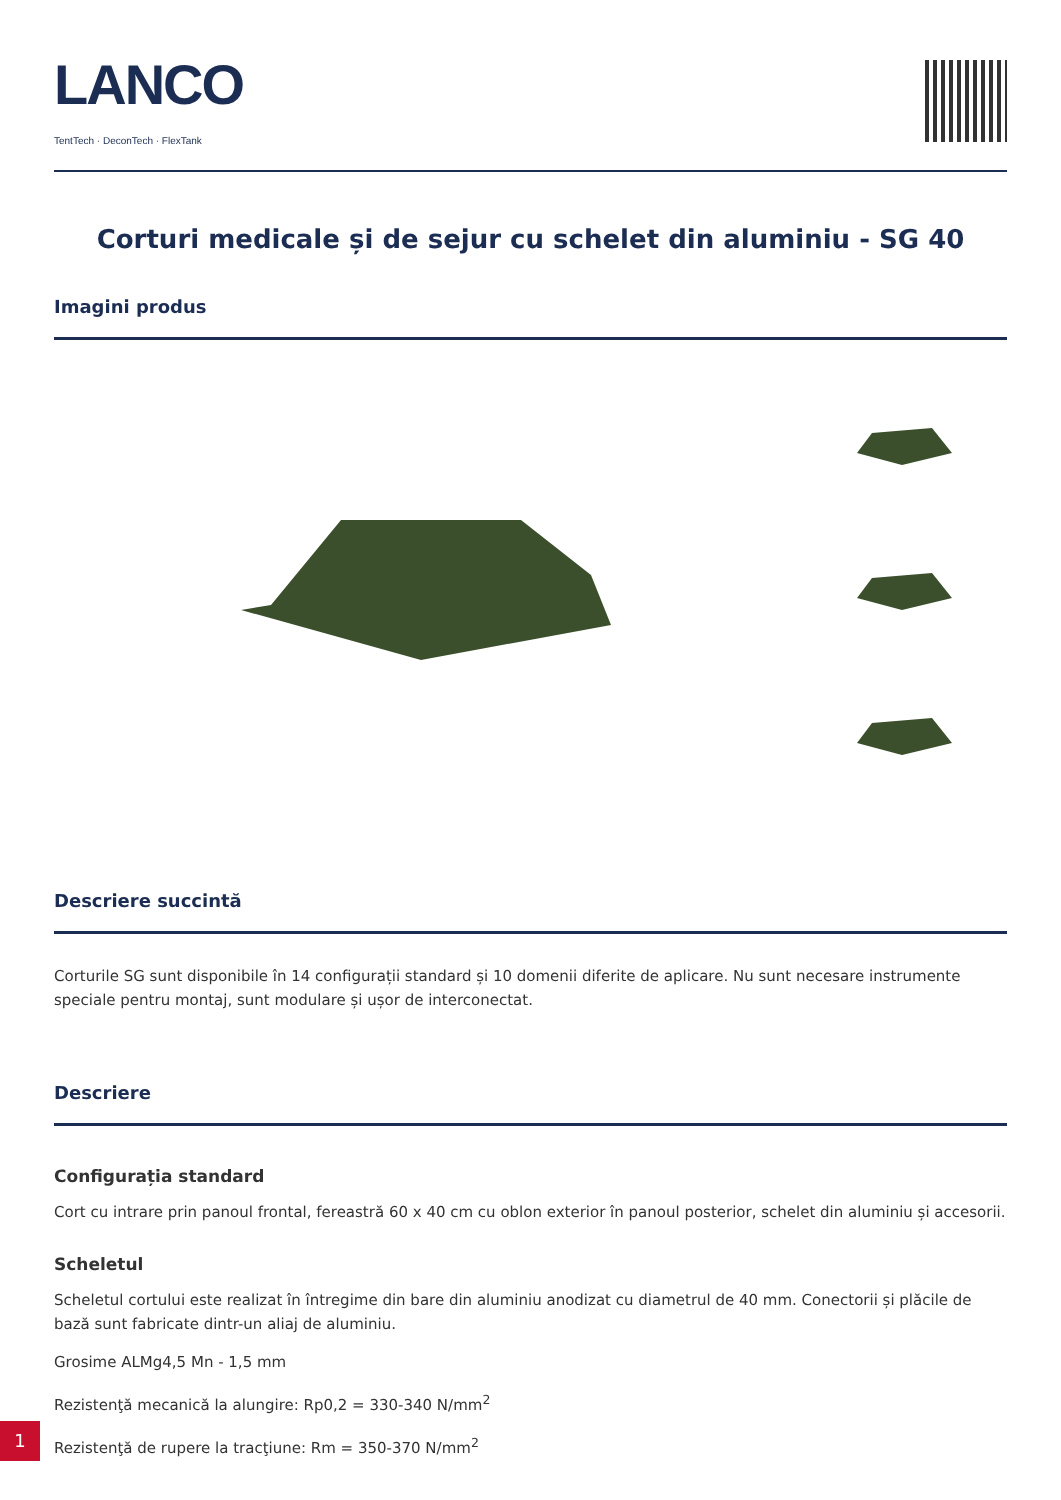LANCO
TentTech · DeconTech · FlexTank
Corturi medicale și de sejur cu schelet din aluminiu - SG 40
Imagini produs
Descriere succintă
Corturile SG sunt disponibile în 14 configurații standard și 10 domenii diferite de aplicare. Nu sunt necesare instrumente speciale pentru montaj, sunt modulare și ușor de interconectat.
Descriere
Configurația standard
Cort cu intrare prin panoul frontal, fereastră 60 x 40 cm cu oblon exterior în panoul posterior, schelet din aluminiu și accesorii.
Scheletul
Scheletul cortului este realizat în întregime din bare din aluminiu anodizat cu diametrul de 40 mm. Conectorii și plăcile de bază sunt fabricate dintr-un aliaj de aluminiu.
Grosime ALMg4,5 Mn - 1,5 mm
Rezistenţă mecanică la alungire: Rp0,2 = 330-340 N/mm<sup>2</sup>
Rezistenţă de rupere la tracţiune: Rm = 350-370 N/mm<sup>2</sup>
1